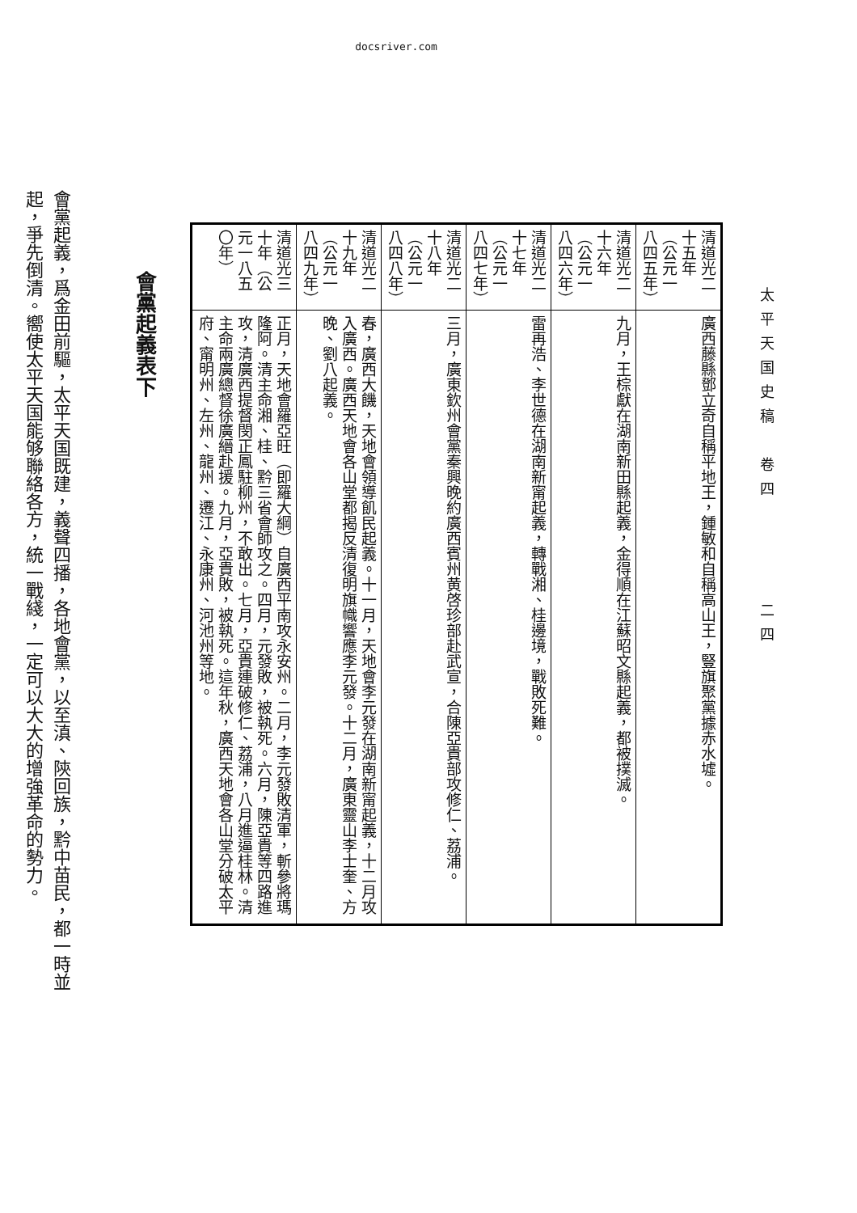docsriver.com
太平天国史稿　卷四　　　　二四
| 清道光二十五年（公元一八四五年） | 廣西藤縣鄧立奇自稱平地王，鍾敏和自稱高山王，豎旗聚黨據赤水墟。 |
| 清道光二十六年（公元一八四六年） | 九月，王棕獻在湖南新田縣起義，金得順在江蘇昭文縣起義，都被撲滅。 |
| 清道光二十七年（公元一八四七年） | 雷再浩、李世德在湖南新甯起義，轉戰湘、桂邊境，戰敗死難。 |
| 清道光二十八年（公元一八四八年） | 三月，廣東欽州會黨秦興晚約廣西賓州黄啓珍部赴武宣，合陳亞貴部攻修仁、荔浦。 |
| 清道光二十九年（公元一八四九年） | 春，廣西大饑，天地會領導飢民起義。十一月，天地會李元發在湖南新甯起義，十二月攻入廣西。廣西天地會各山堂都揭反清復明旗幟響應李元發。十二月，廣東靈山李士奎、方晚、劉八起義。 |
| 清道光三十年（公元一八五〇年） | 正月，天地會羅亞旺（即羅大綱）自廣西平南攻永安州。二月，李元發敗清軍，斬參將瑪隆阿。清主命湘、桂、黔三省會師攻之。四月，元發敗，被執死。六月，陳亞貴等四路進攻，清廣西提督閔正鳳駐柳州，不敢出。七月，亞貴連破修仁、荔浦，八月進逼桂林。清主命兩廣總督徐廣縉赴援。九月，亞貴敗，被執死。這年秋，廣西天地會各山堂分破太平府、甯明州、左州、龍州、遷江、永康州、河池州等地。 |
會黨起義表下
會黨起義，爲金田前驅，太平天国既建，義聲四播，各地會黨，以至滇、陝回族，黔中苗民，都一時並起，爭先倒清。嚮使太平天国能够聯絡各方，統一戰綫，一定可以大大的增強革命的勢力。